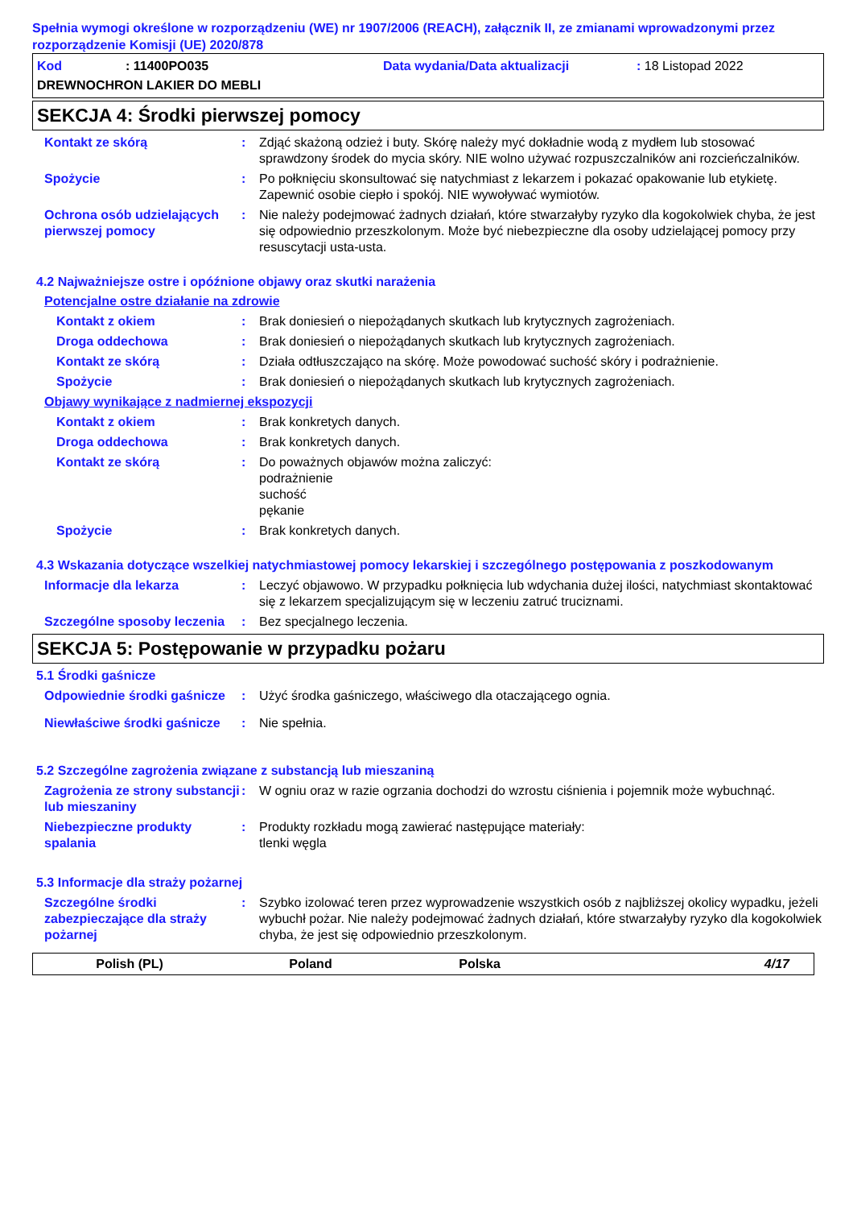Spełnia wymogi określone w rozporządzeniu (WE) nr 1907/2006 (REACH), załącznik II, ze zmianami wprowadzonymi przez rozporządzenie Komisji (UE) 2020/878
Kod: 11400PO035 Data wydania/Data aktualizacji: 18 Listopad 2022
DREWNOCHRON LAKIER DO MEBLI
SEKCJA 4: Środki pierwszej pomocy
Kontakt ze skórą : Zdjąć skażoną odzież i buty. Skórę należy myć dokładnie wodą z mydłem lub stosować sprawdzony środek do mycia skóry. NIE wolno używać rozpuszczalników ani rozcieńczalników.
Spożycie : Po połknięciu skonsultować się natychmiast z lekarzem i pokazać opakowanie lub etykietę. Zapewnić osobie ciepło i spokój. NIE wywoływać wymiotów.
Ochrona osób udzielających pierwszej pomocy
: Nie należy podejmować żadnych działań, które stwarzałyby ryzyko dla kogokolwiek chyba, że jest się odpowiednio przeszkolonym. Może być niebezpieczne dla osoby udzielającej pomocy przy resuscytacji usta-usta.
4.2 Najważniejsze ostre i opóźnione objawy oraz skutki narażenia
Potencjalne ostre działanie na zdrowie
Kontakt z okiem : Brak doniesień o niepożądanych skutkach lub krytycznych zagrożeniach.
Droga oddechowa : Brak doniesień o niepożądanych skutkach lub krytycznych zagrożeniach.
Kontakt ze skórą : Działa odtłuszczająco na skórę. Może powodować suchość skóry i podrażnienie.
Spożycie : Brak doniesień o niepożądanych skutkach lub krytycznych zagrożeniach.
Objawy wynikające z nadmiernej ekspozycji
Kontakt z okiem : Brak konkretych danych.
Droga oddechowa : Brak konkretych danych.
Kontakt ze skórą : Do poważnych objawów można zaliczyć:
podrażnienie
suchość
pękanie
Spożycie : Brak konkretych danych.
4.3 Wskazania dotyczące wszelkiej natychmiastowej pomocy lekarskiej i szczególnego postępowania z poszkodowanym
Informacje dla lekarza : Leczyć objawowo. W przypadku połknięcia lub wdychania dużej ilości, natychmiast skontaktować się z lekarzem specjalizującym się w leczeniu zatruć truciznami.
Szczególne sposoby leczenia
: Bez specjalnego leczenia.
SEKCJA 5: Postępowanie w przypadku pożaru
5.1 Środki gaśnicze
Odpowiednie środki gaśnicze
: Użyć środka gaśniczego, właściwego dla otaczającego ognia.
Niewłaściwe środki gaśnicze
: Nie spełnia.
5.2 Szczególne zagrożenia związane z substancją lub mieszaniną
Zagrożenia ze strony substancji lub mieszaniny
: W ogniu oraz w razie ogrzania dochodzi do wzrostu ciśnienia i pojemnik może wybuchnąć.
Niebezpieczne produkty spalania
: Produkty rozkładu mogą zawierać następujące materiały:
tlenki węgla
5.3 Informacje dla straży pożarnej
Szczególne środki zabezpieczające dla straży pożarnej
: Szybko izolować teren przez wyprowadzenie wszystkich osób z najbliższej okolicy wypadku, jeżeli wybuchł pożar. Nie należy podejmować żadnych działań, które stwarzałyby ryzyko dla kogokolwiek chyba, że jest się odpowiednio przeszkolonym.
Polish (PL) Poland Polska 4/17